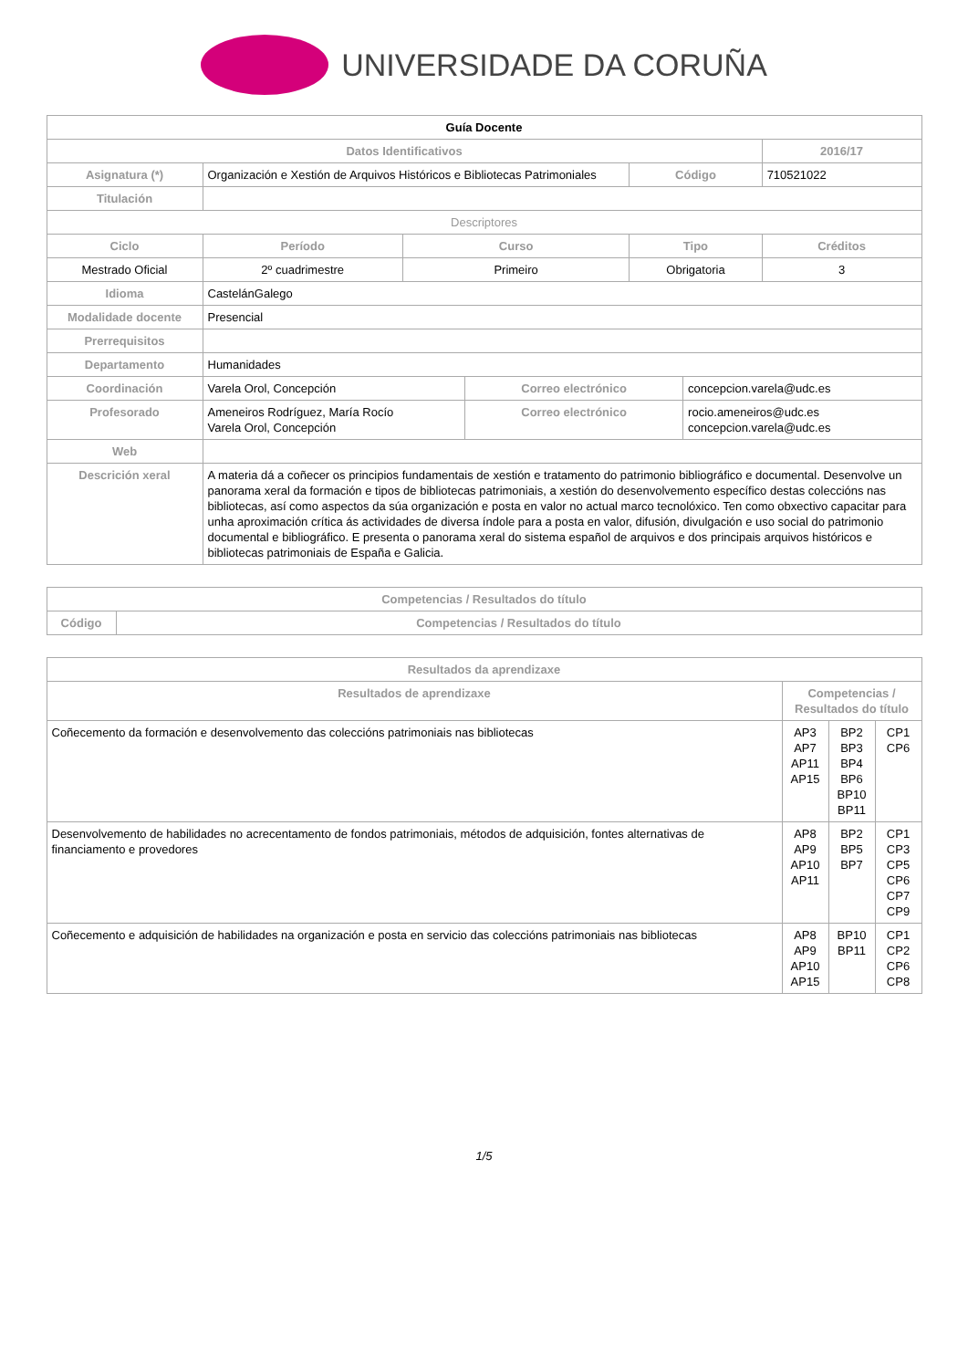UNIVERSIDADE DA CORUÑA
| Guía Docente | | | | | | | |
| Datos Identificativos | | | | | | | 2016/17 |
| Asignatura (*) | Organización e Xestión de Arquivos Históricos e Bibliotecas Patrimoniales | | | | Código | | 710521022 |
| Titulación | | | | | | | |
| Descriptores | | | | | | | |
| Ciclo | | Período | Curso | | Tipo | | Créditos |
| Mestrado Oficial | | 2º cuadrimestre | Primeiro | | Obrigatoria | | 3 |
| Idioma | CastelánGalego | | | | | | |
| Modalidade docente | Presencial | | | | | | |
| Prerrequisitos | | | | | | | |
| Departamento | Humanidades | | | | | | |
| Coordinación | Varela Orol, Concepción | | | Correo electrónico | | concepcion.varela@udc.es | |
| Profesorado | Ameneiros Rodríguez, María Rocío Varela Orol, Concepción | | | Correo electrónico | | rocio.ameneiros@udc.es concepcion.varela@udc.es | |
| Web | | | | | | | |
| Descrición xeral | A materia dá a coñecer os principios fundamentais de xestión e tratamento do patrimonio bibliográfico e documental. Desenvolve un panorama xeral da formación e tipos de bibliotecas patrimoniais, a xestión do desenvolvemento específico destas coleccións nas bibliotecas, así como aspectos da súa organización e posta en valor no actual marco tecnolóxico. Ten como obxectivo capacitar para unha aproximación crítica ás actividades de diversa índole para a posta en valor, difusión, divulgación e uso social do patrimonio documental e bibliográfico. E presenta o panorama xeral do sistema español de arquivos e dos principais arquivos históricos e bibliotecas patrimoniais de España e Galicia. | | | | | | |
| Competencias / Resultados do título | |
| --- | --- |
| Código | Competencias / Resultados do título |
| Resultados da aprendizaxe | | | |
| --- | --- | --- | --- |
| Resultados de aprendizaxe | Competencias / Resultados do título | | |
| Coñecemento da formación e desenvolvemento das coleccións patrimoniais nas bibliotecas | AP3 AP7 AP11 AP15 | BP2 BP3 BP4 BP6 BP10 BP11 | CP1 CP6 |
| Desenvolvemento de habilidades no acrecentamento de fondos patrimoniais, métodos de adquisición, fontes alternativas de financiamento e provedores | AP8 AP9 AP10 AP11 | BP2 BP5 BP7 | CP1 CP3 CP5 CP6 CP7 CP9 |
| Coñecemento e adquisición de habilidades na organización e posta en servicio das coleccións patrimoniais nas bibliotecas | AP8 AP9 AP10 AP15 | BP10 BP11 | CP1 CP2 CP6 CP8 |
1/5